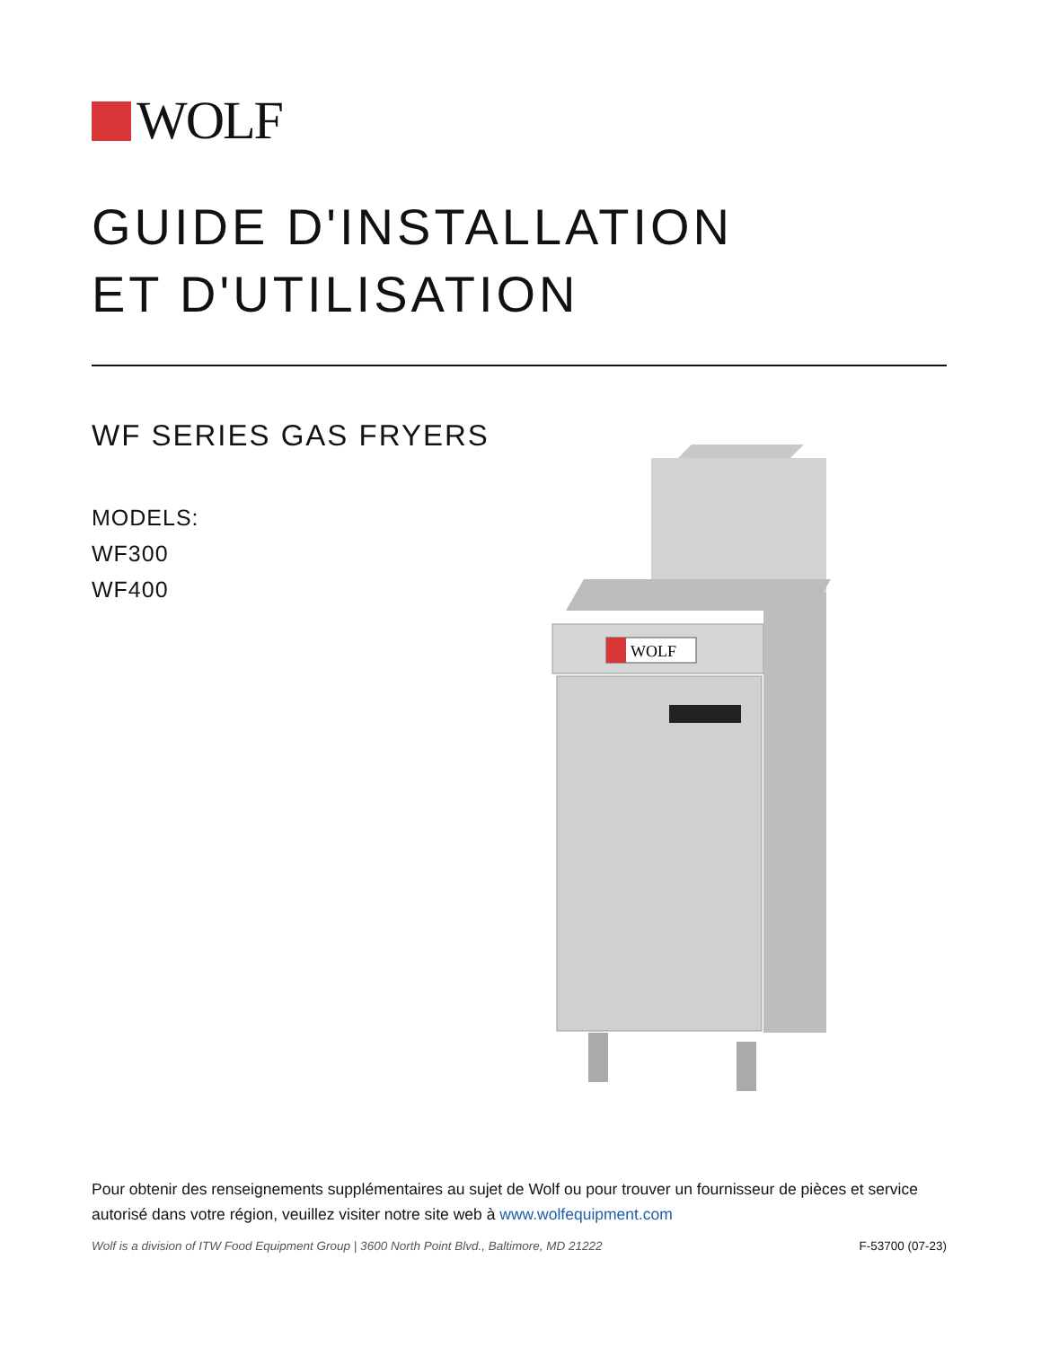WOLF
GUIDE D'INSTALLATION
ET D'UTILISATION
WF SERIES GAS FRYERS
MODELS:
WF300
WF400
WOLF
Pour obtenir des renseignements supplémentaires au sujet de Wolf ou pour trouver un fournisseur de pièces et service autorisé dans votre région, veuillez visiter notre site web à www.wolfequipment.com
Wolf is a division of ITW Food Equipment Group | 3600 North Point Blvd., Baltimore, MD 21222 F-53700 (07-23)